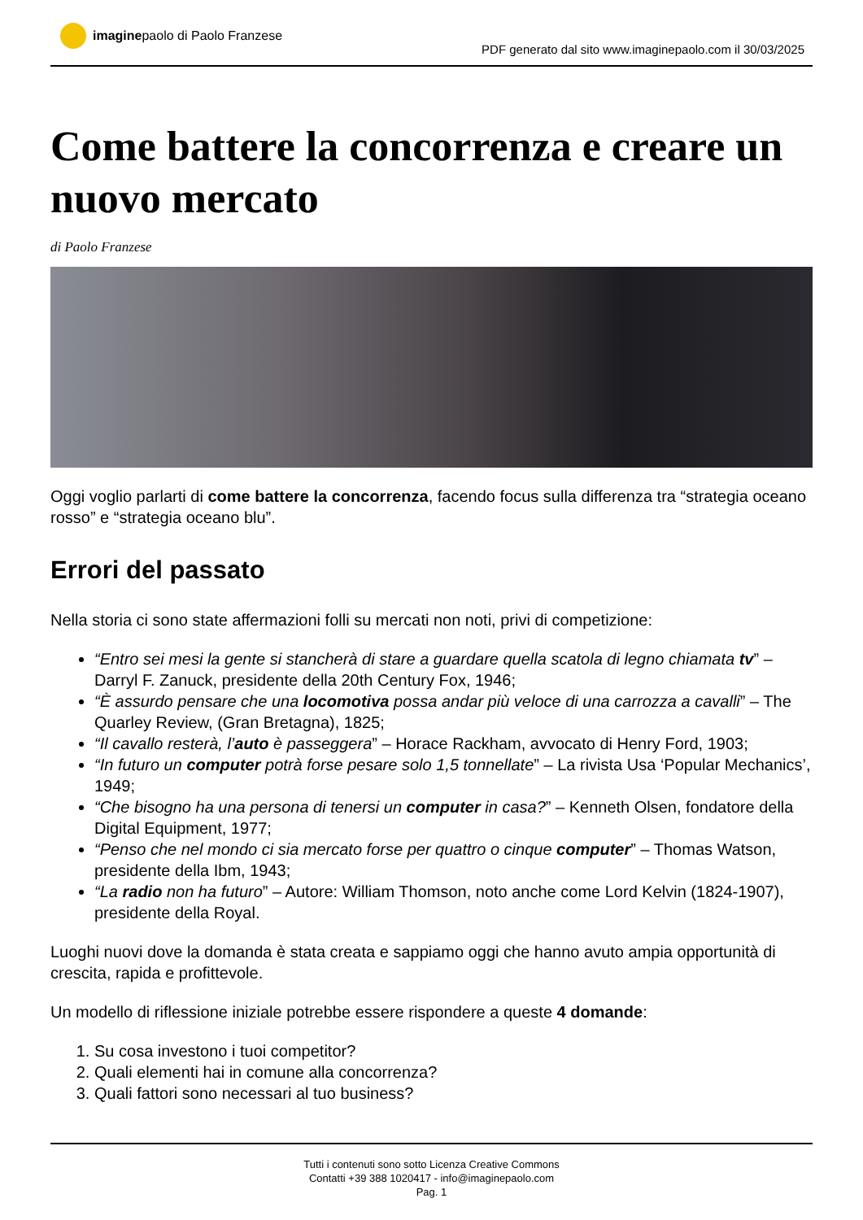imagine paolo di Paolo Franzese
PDF generato dal sito www.imaginepaolo.com il 30/03/2025
Come battere la concorrenza e creare un nuovo mercato
di Paolo Franzese
Oggi voglio parlarti di come battere la concorrenza, facendo focus sulla differenza tra “strategia oceano rosso” e “strategia oceano blu”.
Errori del passato
Nella storia ci sono state affermazioni folli su mercati non noti, privi di competizione:
“Entro sei mesi la gente si stancherà di stare a guardare quella scatola di legno chiamata tv” – Darryl F. Zanuck, presidente della 20th Century Fox, 1946;
“È assurdo pensare che una locomotiva possa andar più veloce di una carrozza a cavalli” – The Quarley Review, (Gran Bretagna), 1825;
“Il cavallo resterà, l’auto è passeggera” – Horace Rackham, avvocato di Henry Ford, 1903;
“In futuro un computer potrà forse pesare solo 1,5 tonnellate” – La rivista Usa ‘Popular Mechanics’, 1949;
“Che bisogno ha una persona di tenersi un computer in casa?” – Kenneth Olsen, fondatore della Digital Equipment, 1977;
“Penso che nel mondo ci sia mercato forse per quattro o cinque computer” – Thomas Watson, presidente della Ibm, 1943;
“La radio non ha futuro” – Autore: William Thomson, noto anche come Lord Kelvin (1824-1907), presidente della Royal.
Luoghi nuovi dove la domanda è stata creata e sappiamo oggi che hanno avuto ampia opportunità di crescita, rapida e profittevole.
Un modello di riflessione iniziale potrebbe essere rispondere a queste 4 domande:
1. Su cosa investono i tuoi competitor?
2. Quali elementi hai in comune alla concorrenza?
3. Quali fattori sono necessari al tuo business?
Tutti i contenuti sono sotto Licenza Creative Commons
Contatti +39 388 1020417 - info@imaginepaolo.com
Pag. 1